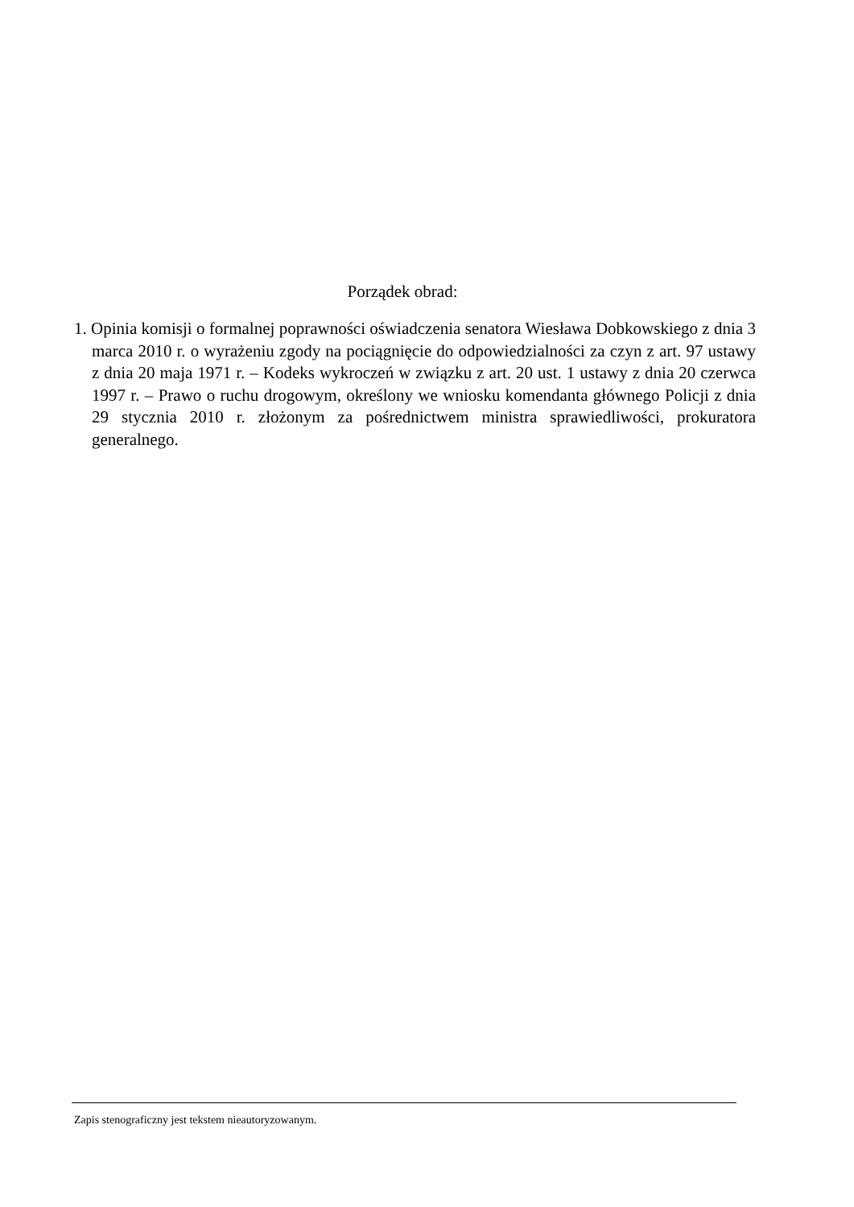Porządek obrad:
1. Opinia komisji o formalnej poprawności oświadczenia senatora Wiesława Dobkowskiego z dnia 3 marca 2010 r. o wyrażeniu zgody na pociągnięcie do odpowiedzialności za czyn z art. 97 ustawy z dnia 20 maja 1971 r. – Kodeks wykroczeń w związku z art. 20 ust. 1 ustawy z dnia 20 czerwca 1997 r. – Prawo o ruchu drogowym, określony we wniosku komendanta głównego Policji z dnia 29 stycznia 2010 r. złożonym za pośrednictwem ministra sprawiedliwości, prokuratora generalnego.
Zapis stenograficzny jest tekstem nieautoryzowanym.